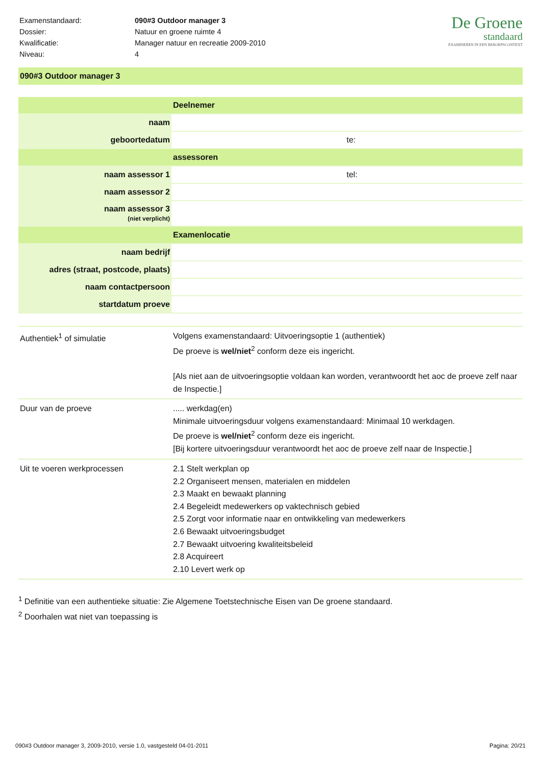| Examenstandaard: | 090#3 Outdoor manager 3 |
| Dossier: | Natuur en groene ruimte 4 |
| Kwalificatie: | Manager natuur en recreatie 2009-2010 |
| Niveau: | 4 |
De Groene
standaard
EXAMINEREN IN EEN BEROEPSCONTEXT
090#3 Outdoor manager 3
| | Deelnemer | |
| naam | | |
| geboortedatum | | te: |
| | assessoren | |
| naam assessor 1 | | tel: |
| naam assessor 2 | | |
| naam assessor 3 (niet verplicht) | | |
| | Examenlocatie | |
| naam bedrijf | | |
| adres (straat, postcode, plaats) | | |
| naam contactpersoon | | |
| startdatum proeve | | |
| Authentiek<sup>1</sup> of simulatie | Volgens examenstandaard: Uitvoeringsoptie 1 (authentiek) De proeve is wel/niet<sup>2</sup> conform deze eis ingericht. [Als niet aan de uitvoeringsoptie voldaan kan worden, verantwoordt het aoc de proeve zelf naar de Inspectie.] |
| Duur van de proeve | ..... werkdag(en) Minimale uitvoeringsduur volgens examenstandaard: Minimaal 10 werkdagen. De proeve is wel/niet<sup>2</sup> conform deze eis ingericht. [Bij kortere uitvoeringsduur verantwoordt het aoc de proeve zelf naar de Inspectie.] |
| Uit te voeren werkprocessen | 2.1 Stelt werkplan op 2.2 Organiseert mensen, materialen en middelen 2.3 Maakt en bewaakt planning 2.4 Begeleidt medewerkers op vaktechnisch gebied 2.5 Zorgt voor informatie naar en ontwikkeling van medewerkers 2.6 Bewaakt uitvoeringsbudget 2.7 Bewaakt uitvoering kwaliteitsbeleid 2.8 Acquireert 2.10 Levert werk op |
<sup>1</sup> Definitie van een authentieke situatie: Zie Algemene Toetstechnische Eisen van De groene standaard.
<sup>2</sup> Doorhalen wat niet van toepassing is
090#3 Outdoor manager 3, 2009-2010, versie 1.0, vastgesteld 04-01-2011 Pagina: 20/21